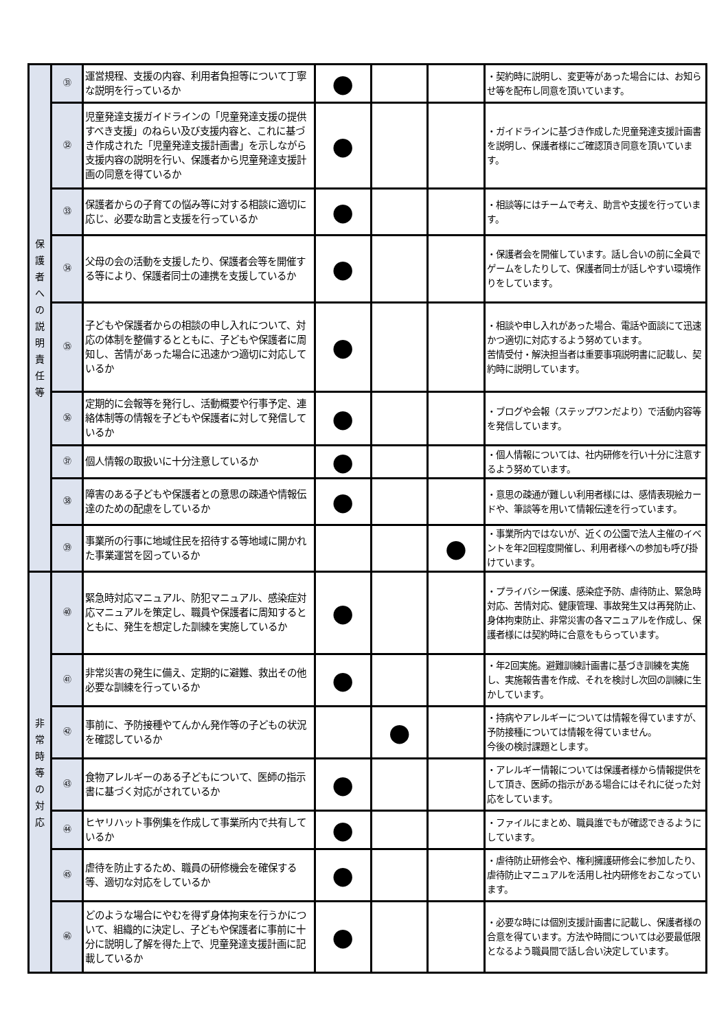| 保 護 者 への 説 明 責 任 等 | ㉛ | 運営規程、支援の内容、利用者負担等について丁寧な説明を行っているか | ● | | | ・契約時に説明し、変更等があった場合には、お知らせ等を配布し同意を頂いています。 |
| | ㉜ | 児童発達支援ガイドラインの「児童発達支援の提供すべき支援」のねらい及び支援内容と、これに基づき作成された「児童発達支援計画書」を示しながら支援内容の説明を行い、保護者から児童発達支援計画の同意を得ているか | ● | | | ・ガイドラインに基づき作成した児童発達支援計画書を説明し、保護者様にご確認頂き同意を頂いています。 |
| | ㉝ | 保護者からの子育ての悩み等に対する相談に適切に応じ、必要な助言と支援を行っているか | ● | | | ・相談等にはチームで考え、助言や支援を行っています。 |
| | ㉞ | 父母の会の活動を支援したり、保護者会等を開催する等により、保護者同士の連携を支援しているか | ● | | | ・保護者会を開催しています。話し合いの前に全員でゲームをしたりして、保護者同士が話しやすい環境作りをしています。 |
| | ㉟ | 子どもや保護者からの相談の申し入れについて、対応の体制を整備するとともに、子どもや保護者に周知し、苦情があった場合に迅速かつ適切に対応しているか | ● | | | ・相談や申し入れがあった場合、電話や面談にて迅速かつ適切に対応するよう努めています。 苦情受付・解決担当者は重要事項説明書に記載し、契約時に説明しています。 |
| | ㊱ | 定期的に会報等を発行し、活動概要や行事予定、連絡体制等の情報を子どもや保護者に対して発信しているか | ● | | | ・ブログや会報（ステップワンだより）で活動内容等を発信しています。 |
| | ㊲ | 個人情報の取扱いに十分注意しているか | ● | | | ・個人情報については、社内研修を行い十分に注意するよう努めています。 |
| | ㊳ | 障害のある子どもや保護者との意思の疎通や情報伝達のための配慮をしているか | ● | | | ・意思の疎通が難しい利用者様には、感情表現絵カードや、筆談等を用いて情報伝達を行っています。 |
| | ㊴ | 事業所の行事に地域住民を招待する等地域に開かれた事業運営を図っているか | | | ● | ・事業所内ではないが、近くの公園で法人主催のイベントを年2回程度開催し、利用者様への参加も呼び掛けています。 |
| 非 常 時 等 の 対 応 | ㊵ | 緊急時対応マニュアル、防犯マニュアル、感染症対応マニュアルを策定し、職員や保護者に周知するとともに、発生を想定した訓練を実施しているか | ● | | | ・プライバシー保護、感染症予防、虐待防止、緊急時対応、苦情対応、健康管理、事故発生又は再発防止、身体拘束防止、非常災害の各マニュアルを作成し、保護者様には契約時に合意をもらっています。 |
| | ㊶ | 非常災害の発生に備え、定期的に避難、救出その他必要な訓練を行っているか | ● | | | ・年2回実施。避難訓練計画書に基づき訓練を実施し、実施報告書を作成、それを検討し次回の訓練に生かしています。 |
| | ㊷ | 事前に、予防接種やてんかん発作等の子どもの状況を確認しているか | | ● | | ・持病やアレルギーについては情報を得ていますが、予防接種については情報を得ていません。 今後の検討課題とします。 |
| | ㊸ | 食物アレルギーのある子どもについて、医師の指示書に基づく対応がされているか | ● | | | ・アレルギー情報については保護者様から情報提供をして頂き、医師の指示がある場合にはそれに従った対応をしています。 |
| | ㊹ | ヒヤリハット事例集を作成して事業所内で共有しているか | ● | | | ・ファイルにまとめ、職員誰でもが確認できるようにしています。 |
| | ㊺ | 虐待を防止するため、職員の研修機会を確保する等、適切な対応をしているか | ● | | | ・虐待防止研修会や、権利擁護研修会に参加したり、虐待防止マニュアルを活用し社内研修をおこなっています。 |
| | ㊻ | どのような場合にやむを得ず身体拘束を行うかについて、組織的に決定し、子どもや保護者に事前に十分に説明し了解を得た上で、児童発達支援計画に記載しているか | ● | | | ・必要な時には個別支援計画書に記載し、保護者様の合意を得ています。方法や時間については必要最低限となるよう職員間で話し合い決定しています。 |